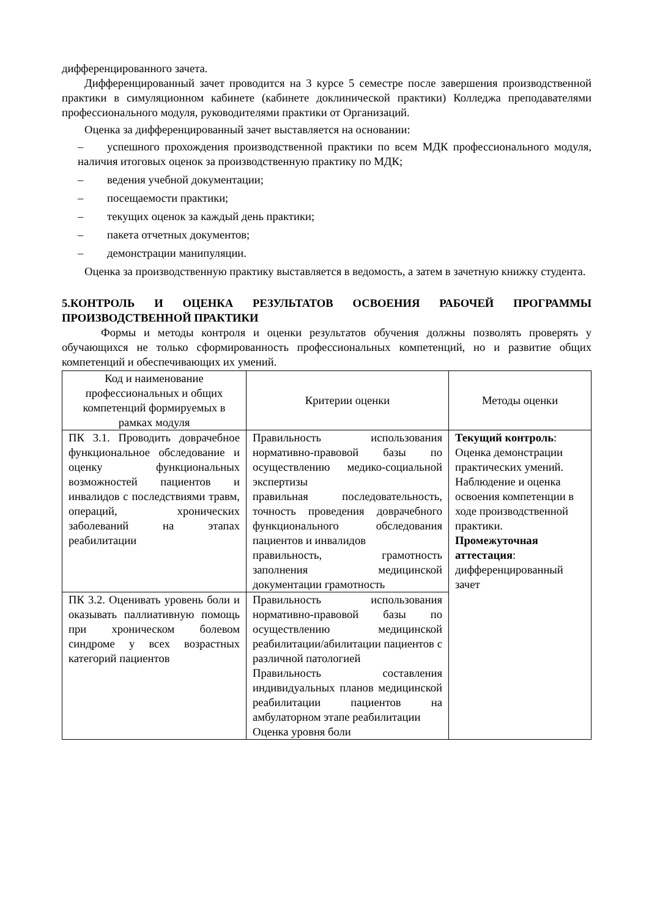дифференцированного зачета.
Дифференцированный зачет проводится на 3 курсе 5 семестре после завершения производственной практики в симуляционном кабинете (кабинете доклинической практики) Колледжа преподавателями профессионального модуля, руководителями практики от Организаций.
Оценка за дифференцированный зачет выставляется на основании:
– успешного прохождения производственной практики по всем МДК профессионального модуля, наличия итоговых оценок за производственную практику по МДК;
– ведения учебной документации;
– посещаемости практики;
– текущих оценок за каждый день практики;
– пакета отчетных документов;
– демонстрации манипуляции.
Оценка за производственную практику выставляется в ведомость, а затем в зачетную книжку студента.
5.КОНТРОЛЬ И ОЦЕНКА РЕЗУЛЬТАТОВ ОСВОЕНИЯ РАБОЧЕЙ ПРОГРАММЫ ПРОИЗВОДСТВЕННОЙ ПРАКТИКИ
Формы и методы контроля и оценки результатов обучения должны позволять проверять у обучающихся не только сформированность профессиональных компетенций, но и развитие общих компетенций и обеспечивающих их умений.
| Код и наименование профессиональных и общих компетенций формируемых в рамках модуля | Критерии оценки | Методы оценки |
| --- | --- | --- |
| ПК 3.1. Проводить доврачебное функциональное обследование и оценку функциональных возможностей пациентов и инвалидов с последствиями травм, операций, хронических заболеваний на этапах реабилитации | Правильность использования нормативно-правовой базы по осуществлению медико-социальной экспертизы правильная последовательность, точность проведения доврачебного функционального обследования пациентов и инвалидов правильность, грамотность заполнения медицинской документации грамотность | Текущий контроль : Оценка демонстрации практических умений. Наблюдение и оценка освоения компетенции в ходе производственной практики. Промежуточная аттестация : дифференцированный зачет |
| ПК 3.2. Оценивать уровень боли и оказывать паллиативную помощь при хроническом болевом синдроме у всех возрастных категорий пациентов | Правильность использования нормативно-правовой базы по осуществлению медицинской реабилитации/абилитации пациентов с различной патологией Правильность составления индивидуальных планов медицинской реабилитации пациентов на амбулаторном этапе реабилитации Оценка уровня боли | |